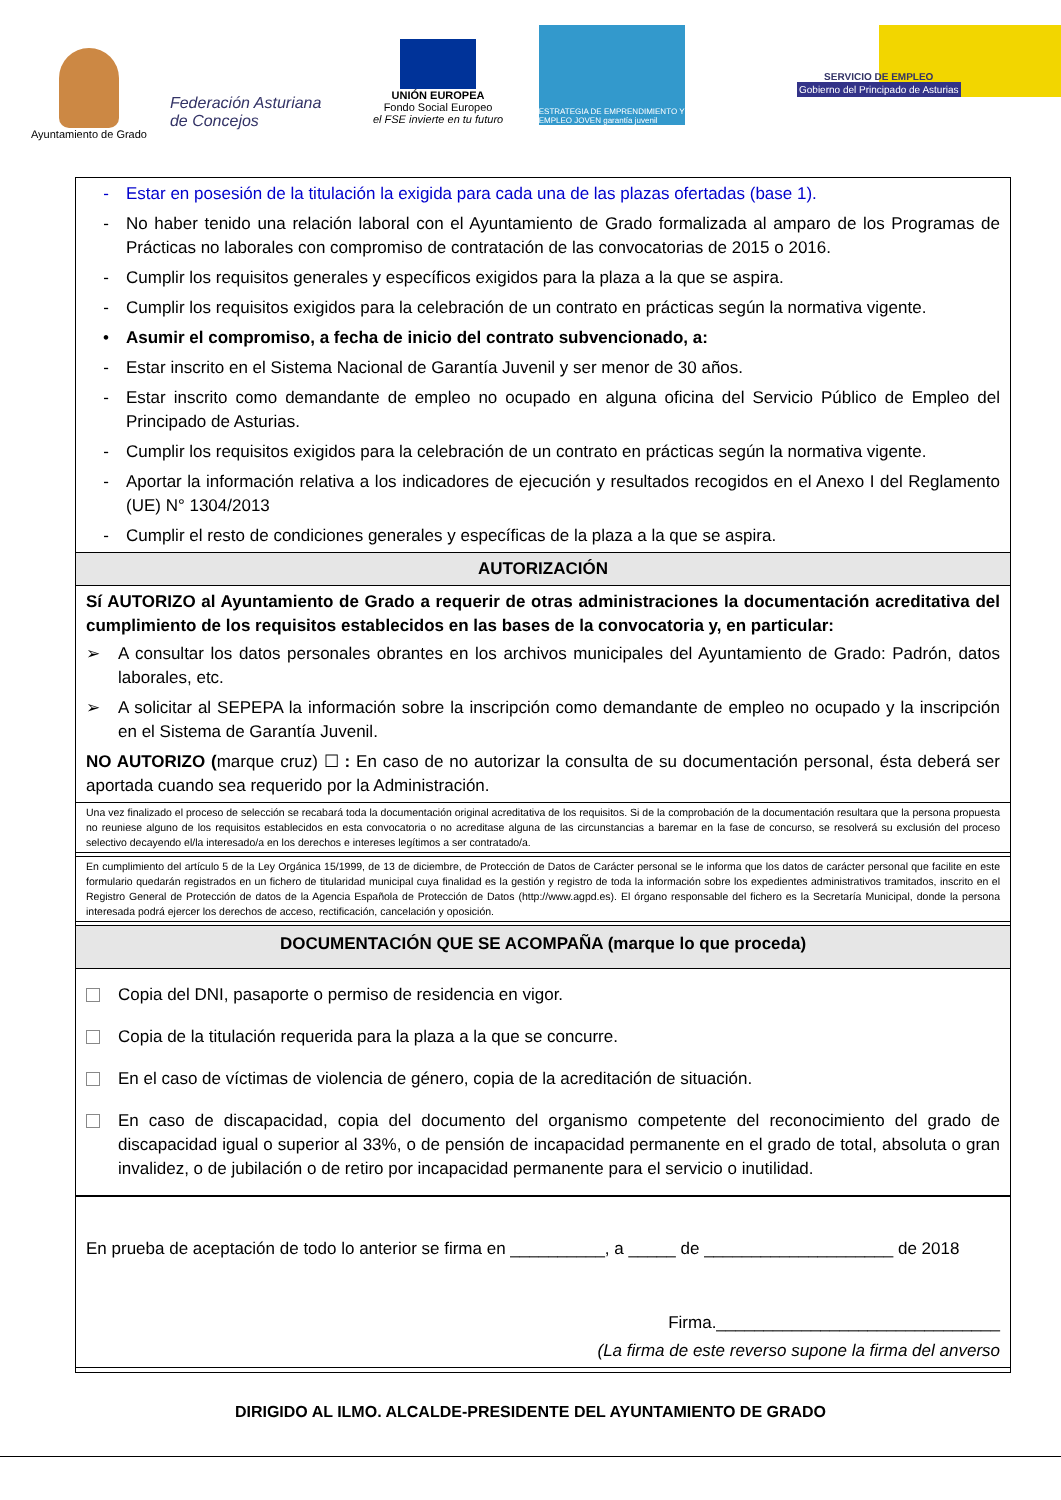Ayuntamiento de Grado
Federación Asturiana de Concejos
UNIÓN EUROPEA
Fondo Social Europeo
el FSE invierte en tu futuro
ESTRATEGIA DE EMPRENDIMIENTO Y EMPLEO JOVEN garantía juvenil
SERVICIO DE EMPLEO
Gobierno del Principado de Asturias
- Estar en posesión de la titulación la exigida para cada una de las plazas ofertadas (base 1).
- No haber tenido una relación laboral con el Ayuntamiento de Grado formalizada al amparo de los Programas de Prácticas no laborales con compromiso de contratación de las convocatorias de 2015 o 2016.
- Cumplir los requisitos generales y específicos exigidos para la plaza a la que se aspira.
- Cumplir los requisitos exigidos para la celebración de un contrato en prácticas según la normativa vigente.
• Asumir el compromiso, a fecha de inicio del contrato subvencionado, a:
- Estar inscrito en el Sistema Nacional de Garantía Juvenil y ser menor de 30 años.
- Estar inscrito como demandante de empleo no ocupado en alguna oficina del Servicio Público de Empleo del Principado de Asturias.
- Cumplir los requisitos exigidos para la celebración de un contrato en prácticas según la normativa vigente.
- Aportar la información relativa a los indicadores de ejecución y resultados recogidos en el Anexo I del Reglamento (UE) N° 1304/2013
- Cumplir el resto de condiciones generales y específicas de la plaza a la que se aspira.
AUTORIZACIÓN
Sí AUTORIZO al Ayuntamiento de Grado a requerir de otras administraciones la documentación acreditativa del cumplimiento de los requisitos establecidos en las bases de la convocatoria y, en particular:
➢ A consultar los datos personales obrantes en los archivos municipales del Ayuntamiento de Grado: Padrón, datos laborales, etc.
➢ A solicitar al SEPEPA la información sobre la inscripción como demandante de empleo no ocupado y la inscripción en el Sistema de Garantía Juvenil.
NO AUTORIZO (marque cruz) ☐ : En caso de no autorizar la consulta de su documentación personal, ésta deberá ser aportada cuando sea requerido por la Administración.
Una vez finalizado el proceso de selección se recabará toda la documentación original acreditativa de los requisitos. Si de la comprobación de la documentación resultara que la persona propuesta no reuniese alguno de los requisitos establecidos en esta convocatoria o no acreditase alguna de las circunstancias a baremar en la fase de concurso, se resolverá su exclusión del proceso selectivo decayendo el/la interesado/a en los derechos e intereses legítimos a ser contratado/a.
En cumplimiento del artículo 5 de la Ley Orgánica 15/1999, de 13 de diciembre, de Protección de Datos de Carácter personal se le informa que los datos de carácter personal que facilite en este formulario quedarán registrados en un fichero de titularidad municipal cuya finalidad es la gestión y registro de toda la información sobre los expedientes administrativos tramitados, inscrito en el Registro General de Protección de datos de la Agencia Española de Protección de Datos (http://www.agpd.es). El órgano responsable del fichero es la Secretaría Municipal, donde la persona interesada podrá ejercer los derechos de acceso, rectificación, cancelación y oposición.
DOCUMENTACIÓN QUE SE ACOMPAÑA (marque lo que proceda)
Copia del DNI, pasaporte o permiso de residencia en vigor.
Copia de la titulación requerida para la plaza a la que se concurre.
En el caso de víctimas de violencia de género, copia de la acreditación de situación.
En caso de discapacidad, copia del documento del organismo competente del reconocimiento del grado de discapacidad igual o superior al 33%, o de pensión de incapacidad permanente en el grado de total, absoluta o gran invalidez, o de jubilación o de retiro por incapacidad permanente para el servicio o inutilidad.
En prueba de aceptación de todo lo anterior se firma en __________, a _____ de ____________________ de 2018
Firma.______________________________
(La firma de este reverso supone la firma del anverso
DIRIGIDO AL ILMO. ALCALDE-PRESIDENTE DEL AYUNTAMIENTO DE GRADO